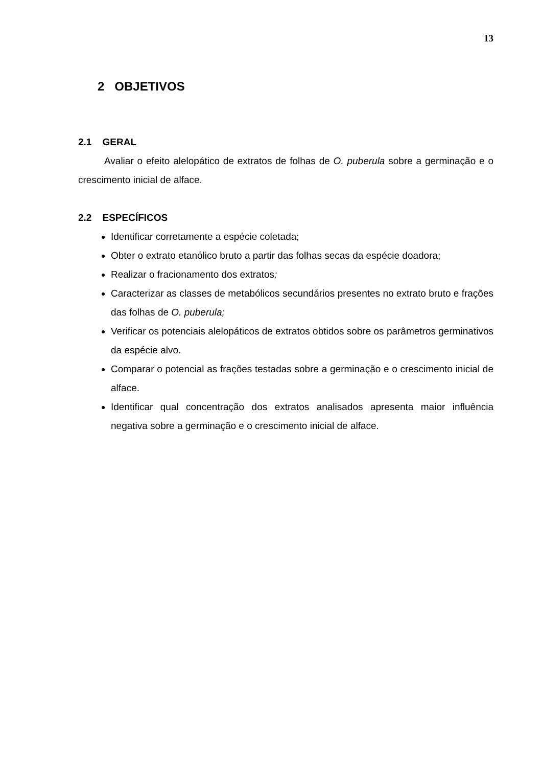13
2 OBJETIVOS
2.1 GERAL
Avaliar o efeito alelopático de extratos de folhas de O. puberula sobre a germinação e o crescimento inicial de alface.
2.2 ESPECÍFICOS
Identificar corretamente a espécie coletada;
Obter o extrato etanólico bruto a partir das folhas secas da espécie doadora;
Realizar o fracionamento dos extratos;
Caracterizar as classes de metabólicos secundários presentes no extrato bruto e frações das folhas de O. puberula;
Verificar os potenciais alelopáticos de extratos obtidos sobre os parâmetros germinativos da espécie alvo.
Comparar o potencial as frações testadas sobre a germinação e o crescimento inicial de alface.
Identificar qual concentração dos extratos analisados apresenta maior influência negativa sobre a germinação e o crescimento inicial de alface.